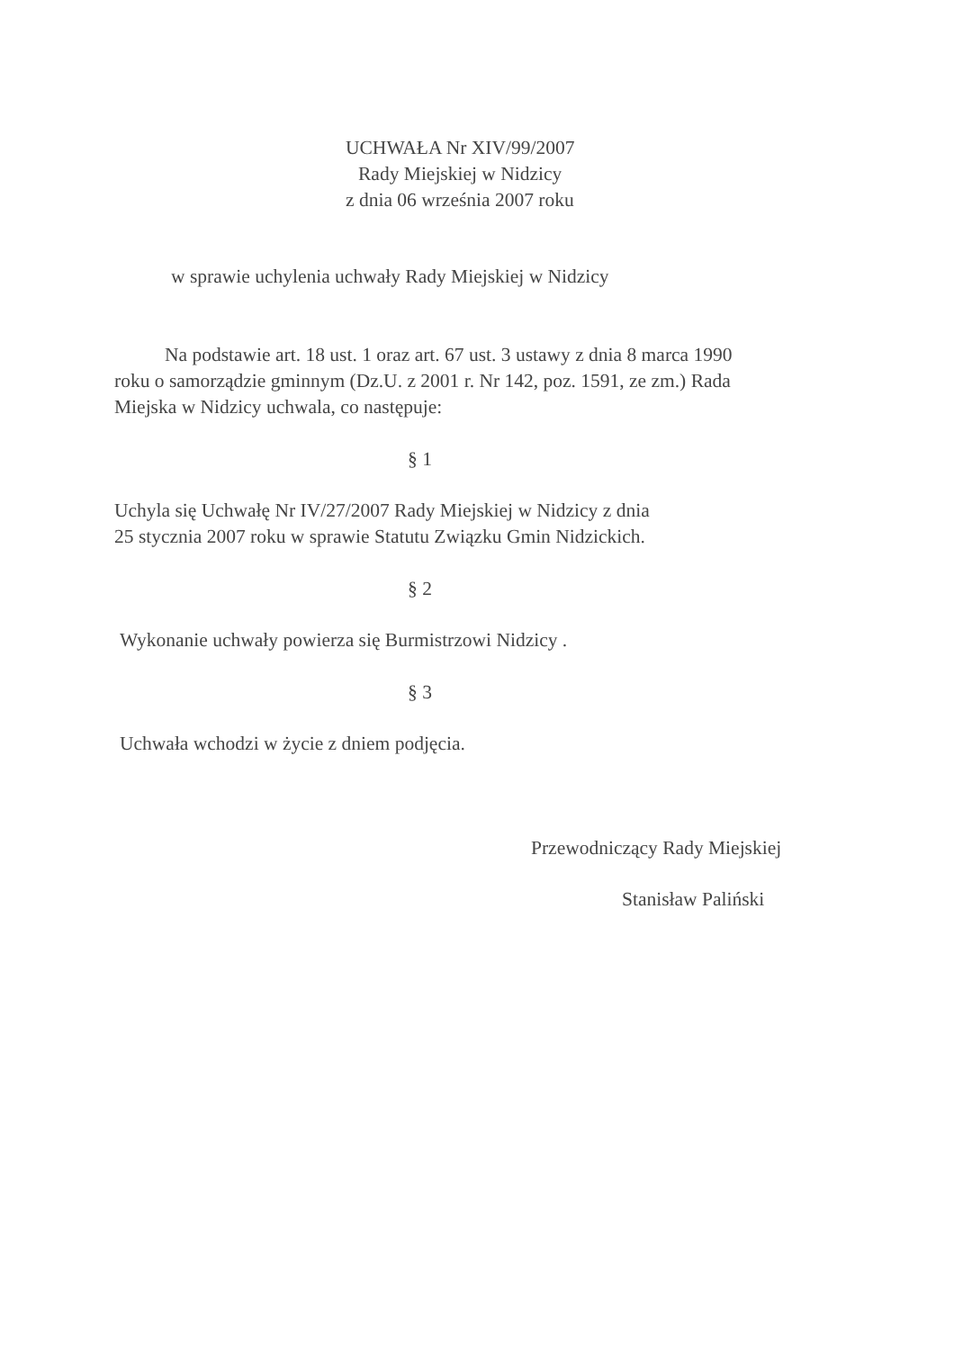UCHWAŁA Nr XIV/99/2007
Rady Miejskiej w Nidzicy
z dnia 06 września 2007 roku
w sprawie uchylenia uchwały Rady Miejskiej w Nidzicy
Na podstawie art. 18 ust. 1 oraz art. 67 ust. 3 ustawy z dnia 8 marca 1990
roku o samorządzie gminnym (Dz.U. z 2001 r. Nr 142, poz. 1591, ze zm.) Rada
Miejska w Nidzicy uchwala, co następuje:
§ 1
Uchyla się Uchwałę Nr IV/27/2007 Rady Miejskiej w Nidzicy z dnia
25 stycznia 2007 roku w sprawie Statutu Związku Gmin Nidzickich.
§ 2
Wykonanie uchwały powierza się Burmistrzowi Nidzicy .
§ 3
Uchwała wchodzi w życie z dniem podjęcia.
Przewodniczący Rady Miejskiej
Stanisław Paliński